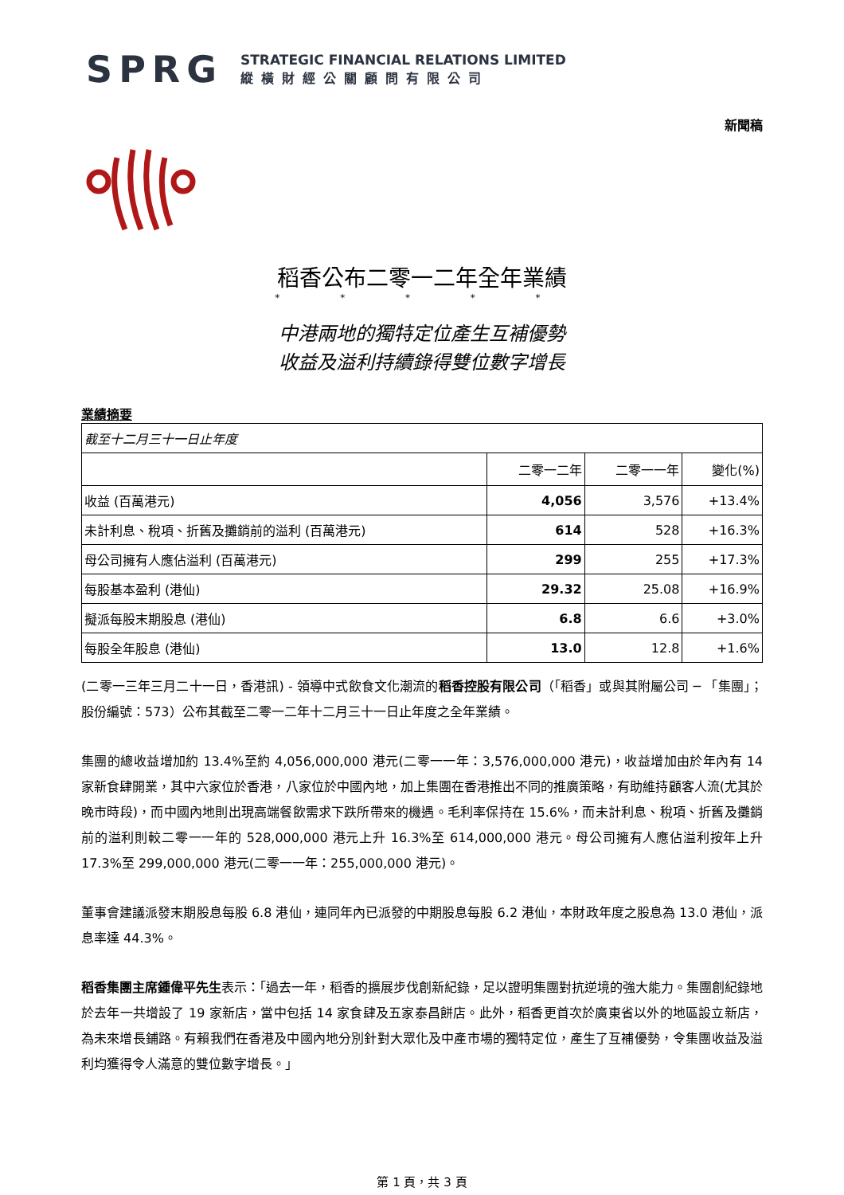SPRG
STRATEGIC FINANCIAL RELATIONS LIMITED
縱橫財經公關顧問有限公司
新聞稿
稻香公布二零一二年全年業績
* * * * *
中港兩地的獨特定位產生互補優勢
收益及溢利持續錄得雙位數字增長
業績摘要
| 截至十二月三十一日止年度 | | | |
| | 二零一二年 | 二零一一年 | 變化(%) |
| 收益 (百萬港元) | 4,056 | 3,576 | +13.4% |
| 未計利息、稅項、折舊及攤銷前的溢利 (百萬港元) | 614 | 528 | +16.3% |
| 母公司擁有人應佔溢利 (百萬港元) | 299 | 255 | +17.3% |
| 每股基本盈利 (港仙) | 29.32 | 25.08 | +16.9% |
| 擬派每股末期股息 (港仙) | 6.8 | 6.6 | +3.0% |
| 每股全年股息 (港仙) | 13.0 | 12.8 | +1.6% |
(二零一三年三月二十一日，香港訊) - 領導中式飲食文化潮流的稻香控股有限公司（「稻香」或與其附屬公司 ─ 「集團」；股份編號：573）公布其截至二零一二年十二月三十一日止年度之全年業績。
集團的總收益增加約 13.4%至約 4,056,000,000 港元(二零一一年：3,576,000,000 港元)，收益增加由於年內有 14 家新食肆開業，其中六家位於香港，八家位於中國內地，加上集團在香港推出不同的推廣策略，有助維持顧客人流(尤其於晚市時段)，而中國內地則出現高端餐飲需求下跌所帶來的機遇。毛利率保持在 15.6%，而未計利息、稅項、折舊及攤銷前的溢利則較二零一一年的 528,000,000 港元上升 16.3%至 614,000,000 港元。母公司擁有人應佔溢利按年上升 17.3%至 299,000,000 港元(二零一一年：255,000,000 港元)。
董事會建議派發末期股息每股 6.8 港仙，連同年內已派發的中期股息每股 6.2 港仙，本財政年度之股息為 13.0 港仙，派息率達 44.3%。
稻香集團主席鍾偉平先生表示：「過去一年，稻香的擴展步伐創新紀錄，足以證明集團對抗逆境的強大能力。集團創紀錄地於去年一共增設了 19 家新店，當中包括 14 家食肆及五家泰昌餅店。此外，稻香更首次於廣東省以外的地區設立新店，為未來增長鋪路。有賴我們在香港及中國內地分別針對大眾化及中產市場的獨特定位，產生了互補優勢，令集團收益及溢利均獲得令人滿意的雙位數字增長。」
第 1 頁，共 3 頁